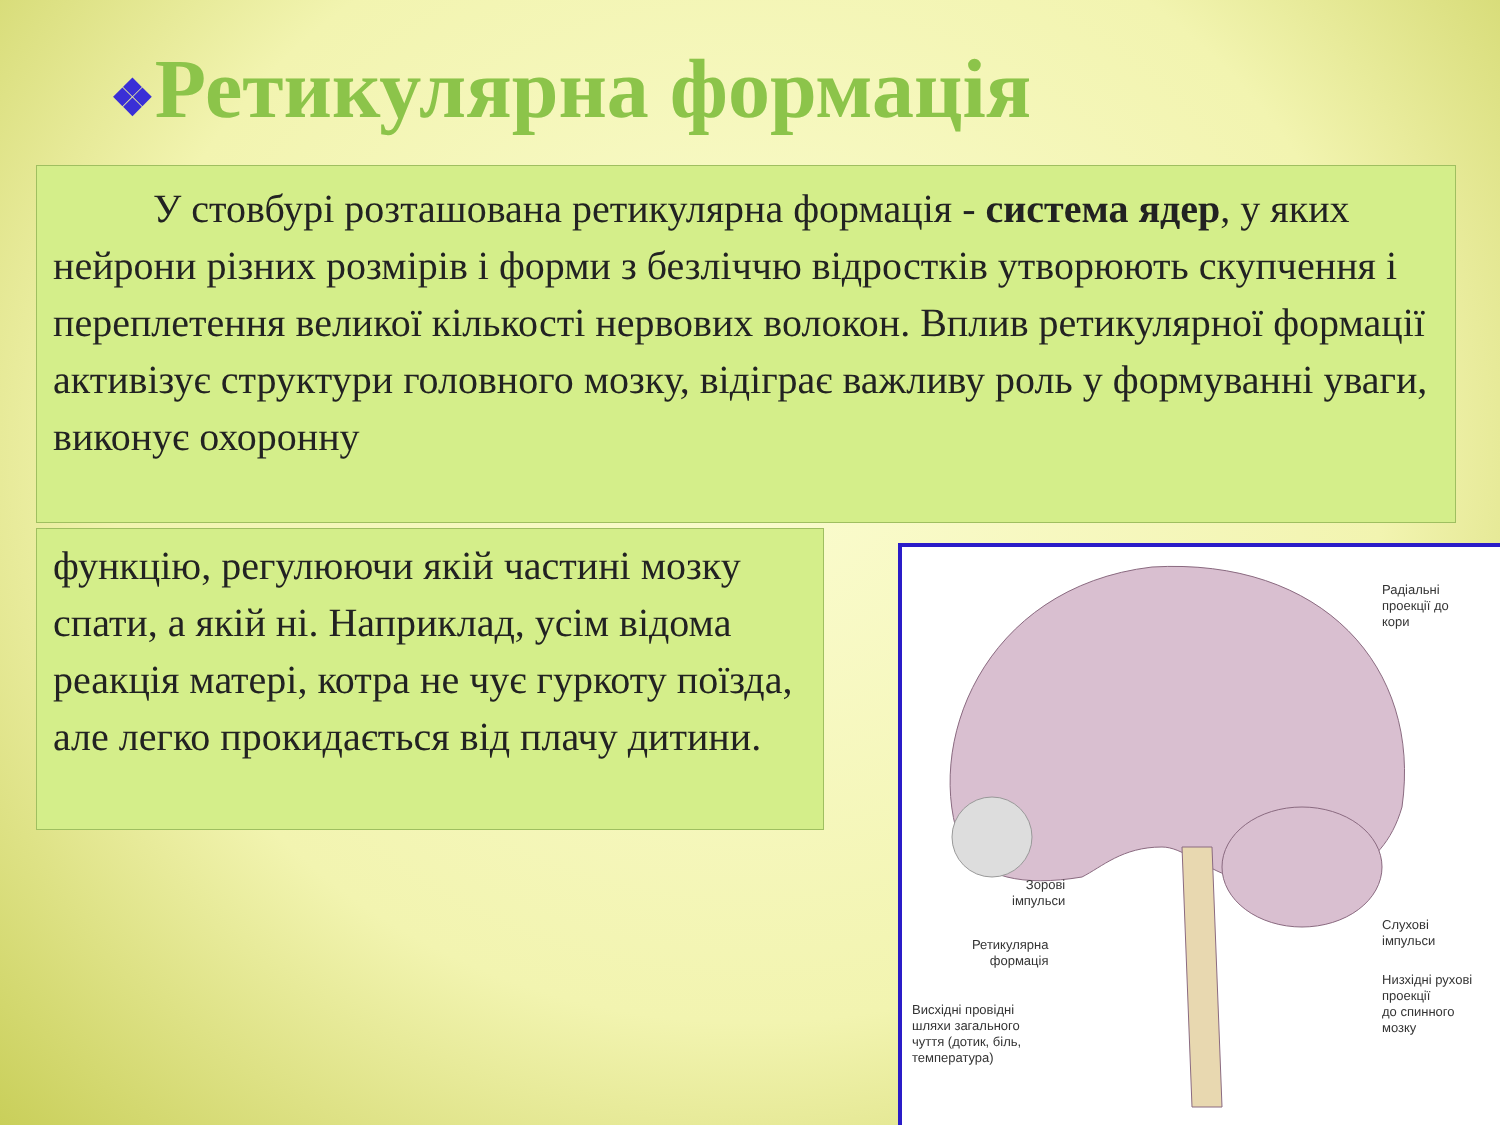❖Ретикулярна формація
У стовбурі розташована ретикулярна формація - система ядер, у яких нейрони різних розмірів і форми з безліччю відростків утворюють скупчення і переплетення великої кількості нервових волокон. Вплив ретикулярної формації активізує структури головного мозку, відіграє важливу роль у формуванні уваги, виконує охоронну
функцію, регулюючи якій частині мозку спати, а якій ні. Наприклад, усім відома реакція матері, котра не чує гуркоту поїзда, але легко прокидається від плачу дитини.
Радіальні
проекції до
кори
Зорові
імпульси
Ретикулярна
формація
Висхідні провідні
шляхи загального
чуття (дотик, біль,
температура)
Слухові
імпульси
Низхідні рухові
проекції
до спинного
мозку